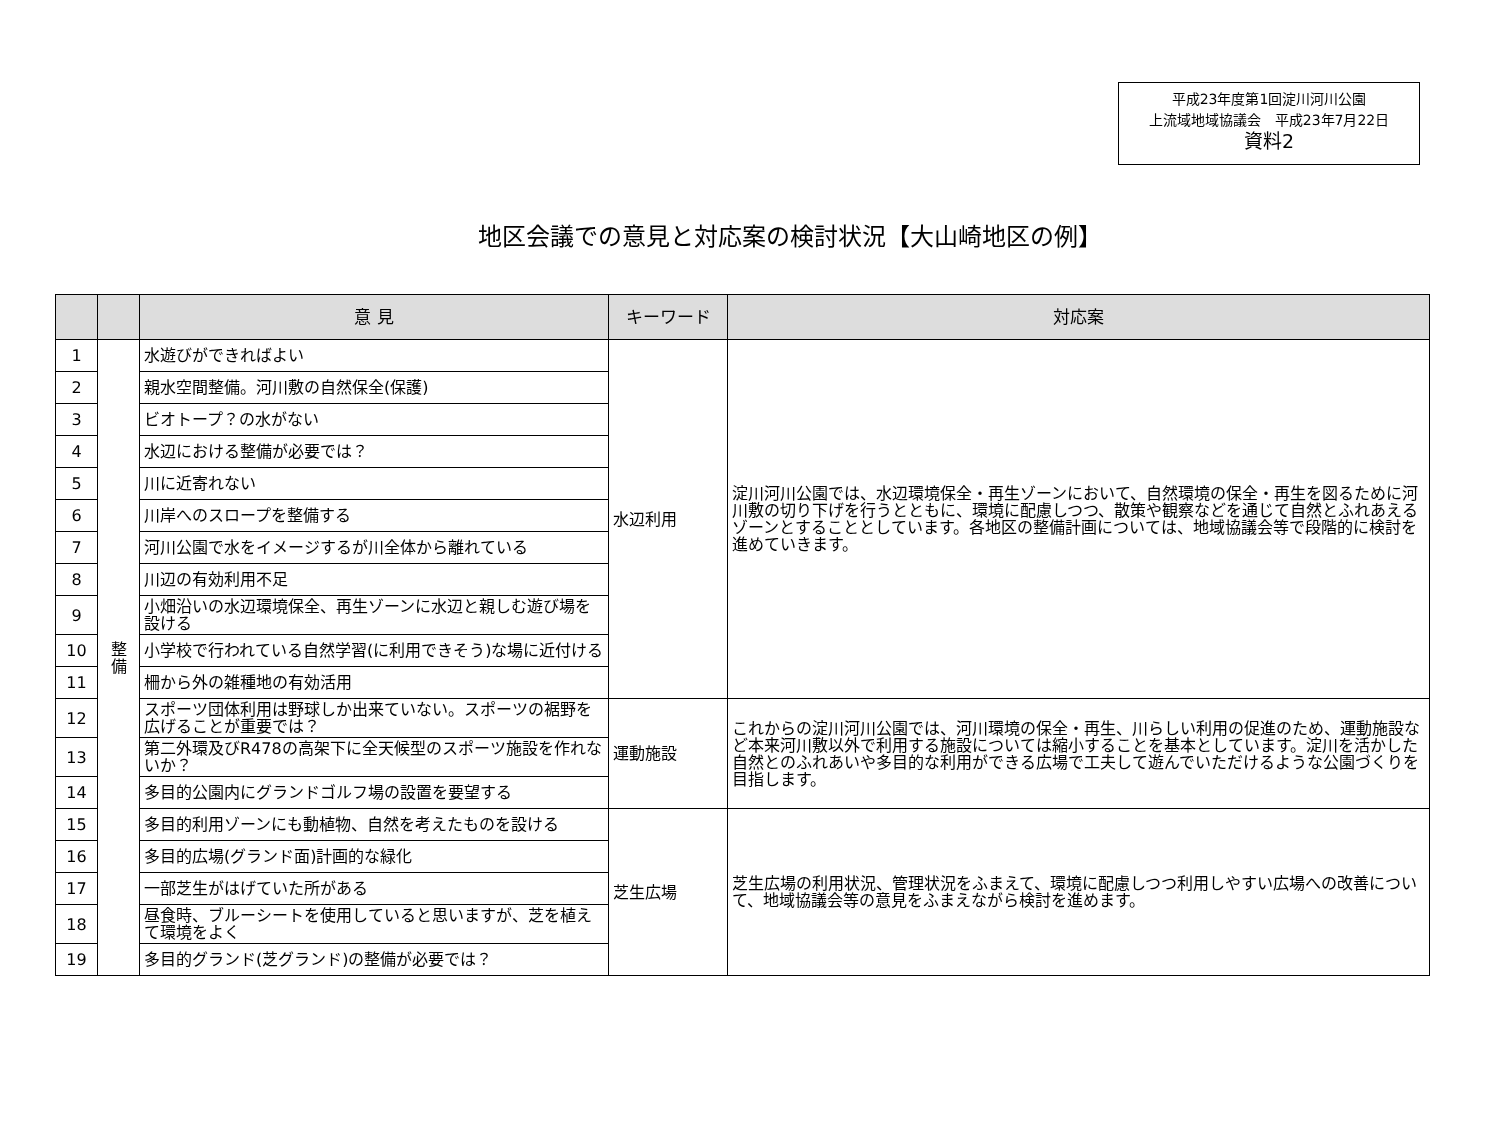平成23年度第1回淀川河川公園
上流域地域協議会　平成23年7月22日
資料2
地区会議での意見と対応案の検討状況【大山崎地区の例】
| | | 意 見 | キーワード | 対応案 |
| --- | --- | --- | --- | --- |
| 1 | 整 備 | 水遊びができればよい | 水辺利用 | 淀川河川公園では、水辺環境保全・再生ゾーンにおいて、自然環境の保全・再生を図るために河川敷の切り下げを行うとともに、環境に配慮しつつ、散策や観察などを通じて自然とふれあえるゾーンとすることとしています。各地区の整備計画については、地域協議会等で段階的に検討を進めていきます。 |
| 2 | | 親水空間整備。河川敷の自然保全(保護) | | |
| 3 | | ビオトープ？の水がない | | |
| 4 | | 水辺における整備が必要では？ | | |
| 5 | | 川に近寄れない | | |
| 6 | | 川岸へのスロープを整備する | | |
| 7 | | 河川公園で水をイメージするが川全体から離れている | | |
| 8 | | 川辺の有効利用不足 | | |
| 9 | | 小畑沿いの水辺環境保全、再生ゾーンに水辺と親しむ遊び場を設ける | | |
| 10 | | 小学校で行われている自然学習(に利用できそう)な場に近付ける | | |
| 11 | | 柵から外の雑種地の有効活用 | | |
| 12 | | スポーツ団体利用は野球しか出来ていない。スポーツの裾野を広げることが重要では？ | 運動施設 | これからの淀川河川公園では、河川環境の保全・再生、川らしい利用の促進のため、運動施設など本来河川敷以外で利用する施設については縮小することを基本としています。淀川を活かした自然とのふれあいや多目的な利用ができる広場で工夫して遊んでいただけるような公園づくりを目指します。 |
| 13 | | 第二外環及びR478の高架下に全天候型のスポーツ施設を作れないか？ | | |
| 14 | | 多目的公園内にグランドゴルフ場の設置を要望する | | |
| 15 | | 多目的利用ゾーンにも動植物、自然を考えたものを設ける | 芝生広場 | 芝生広場の利用状況、管理状況をふまえて、環境に配慮しつつ利用しやすい広場への改善について、地域協議会等の意見をふまえながら検討を進めます。 |
| 16 | | 多目的広場(グランド面)計画的な緑化 | | |
| 17 | | 一部芝生がはげていた所がある | | |
| 18 | | 昼食時、ブルーシートを使用していると思いますが、芝を植えて環境をよく | | |
| 19 | | 多目的グランド(芝グランド)の整備が必要では？ | | |